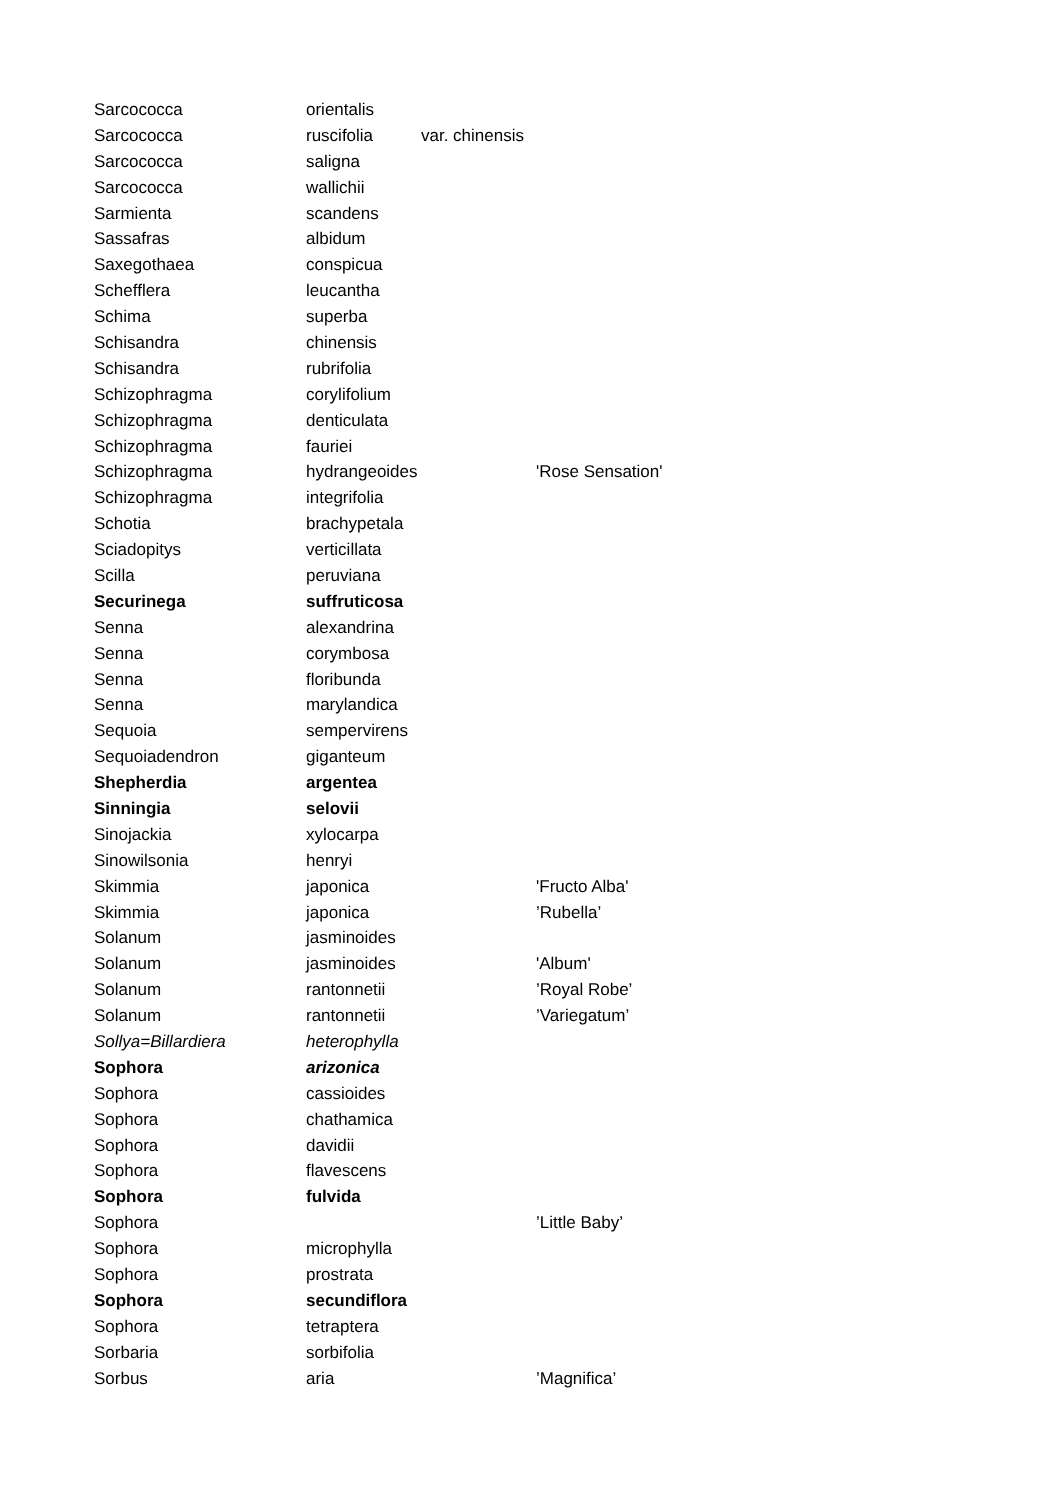| Sarcococca | orientalis | | |
| Sarcococca | ruscifolia | var. chinensis | |
| Sarcococca | saligna | | |
| Sarcococca | wallichii | | |
| Sarmienta | scandens | | |
| Sassafras | albidum | | |
| Saxegothaea | conspicua | | |
| Schefflera | leucantha | | |
| Schima | superba | | |
| Schisandra | chinensis | | |
| Schisandra | rubrifolia | | |
| Schizophragma | corylifolium | | |
| Schizophragma | denticulata | | |
| Schizophragma | fauriei | | |
| Schizophragma | hydrangeoides | | 'Rose Sensation' |
| Schizophragma | integrifolia | | |
| Schotia | brachypetala | | |
| Sciadopitys | verticillata | | |
| Scilla | peruviana | | |
| Securinega | suffruticosa | | |
| Senna | alexandrina | | |
| Senna | corymbosa | | |
| Senna | floribunda | | |
| Senna | marylandica | | |
| Sequoia | sempervirens | | |
| Sequoiadendron | giganteum | | |
| Shepherdia | argentea | | |
| Sinningia | selovii | | |
| Sinojackia | xylocarpa | | |
| Sinowilsonia | henryi | | |
| Skimmia | japonica | | 'Fructo Alba' |
| Skimmia | japonica | | ’Rubella’ |
| Solanum | jasminoides | | |
| Solanum | jasminoides | | 'Album' |
| Solanum | rantonnetii | | ’Royal Robe’ |
| Solanum | rantonnetii | | ’Variegatum’ |
| Sollya=Billardiera | heterophylla | | |
| Sophora | arizonica | | |
| Sophora | cassioides | | |
| Sophora | chathamica | | |
| Sophora | davidii | | |
| Sophora | flavescens | | |
| Sophora | fulvida | | |
| Sophora | | | ’Little Baby’ |
| Sophora | microphylla | | |
| Sophora | prostrata | | |
| Sophora | secundiflora | | |
| Sophora | tetraptera | | |
| Sorbaria | sorbifolia | | |
| Sorbus | aria | | ’Magnifica’ |